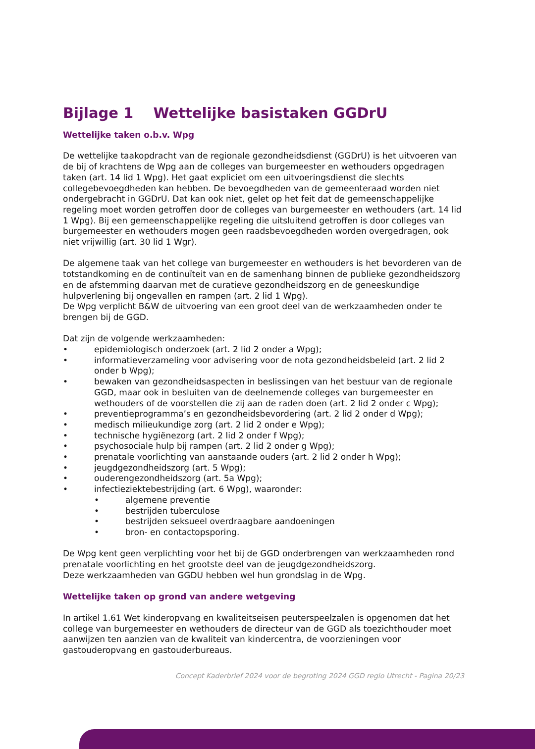Bijlage 1 Wettelijke basistaken GGDrU
Wettelijke taken o.b.v. Wpg
De wettelijke taakopdracht van de regionale gezondheidsdienst (GGDrU) is het uitvoeren van de bij of krachtens de Wpg aan de colleges van burgemeester en wethouders opgedragen taken (art. 14 lid 1 Wpg). Het gaat expliciet om een uitvoeringsdienst die slechts collegebevoegdheden kan hebben. De bevoegdheden van de gemeenteraad worden niet ondergebracht in GGDrU. Dat kan ook niet, gelet op het feit dat de gemeenschappelijke regeling moet worden getroffen door de colleges van burgemeester en wethouders (art. 14 lid 1 Wpg). Bij een gemeenschappelijke regeling die uitsluitend getroffen is door colleges van burgemeester en wethouders mogen geen raadsbevoegdheden worden overgedragen, ook niet vrijwillig (art. 30 lid 1 Wgr).
De algemene taak van het college van burgemeester en wethouders is het bevorderen van de totstandkoming en de continuïteit van en de samenhang binnen de publieke gezondheidszorg en de afstemming daarvan met de curatieve gezondheidszorg en de geneeskundige hulpverlening bij ongevallen en rampen (art. 2 lid 1 Wpg).
De Wpg verplicht B&W de uitvoering van een groot deel van de werkzaamheden onder te brengen bij de GGD.
Dat zijn de volgende werkzaamheden:
• epidemiologisch onderzoek (art. 2 lid 2 onder a Wpg);
• informatieverzameling voor advisering voor de nota gezondheidsbeleid (art. 2 lid 2 onder b Wpg);
• bewaken van gezondheidsaspecten in beslissingen van het bestuur van de regionale GGD, maar ook in besluiten van de deelnemende colleges van burgemeester en wethouders of de voorstellen die zij aan de raden doen (art. 2 lid 2 onder c Wpg);
• preventieprogramma’s en gezondheidsbevordering (art. 2 lid 2 onder d Wpg);
• medisch milieukundige zorg (art. 2 lid 2 onder e Wpg);
• technische hygiënezorg (art. 2 lid 2 onder f Wpg);
• psychosociale hulp bij rampen (art. 2 lid 2 onder g Wpg);
• prenatale voorlichting van aanstaande ouders (art. 2 lid 2 onder h Wpg);
• jeugdgezondheidszorg (art. 5 Wpg);
• ouderengezondheidszorg (art. 5a Wpg);
• infectieziektebestrijding (art. 6 Wpg), waaronder:
• algemene preventie
• bestrijden tuberculose
• bestrijden seksueel overdraagbare aandoeningen
• bron- en contactopsporing.
De Wpg kent geen verplichting voor het bij de GGD onderbrengen van werkzaamheden rond prenatale voorlichting en het grootste deel van de jeugdgezondheidszorg.
Deze werkzaamheden van GGDU hebben wel hun grondslag in de Wpg.
Wettelijke taken op grond van andere wetgeving
In artikel 1.61 Wet kinderopvang en kwaliteitseisen peuterspeelzalen is opgenomen dat het college van burgemeester en wethouders de directeur van de GGD als toezichthouder moet aanwijzen ten aanzien van de kwaliteit van kindercentra, de voorzieningen voor gastouderopvang en gastouderbureaus.
Concept Kaderbrief 2024 voor de begroting 2024 GGD regio Utrecht - Pagina 20/23